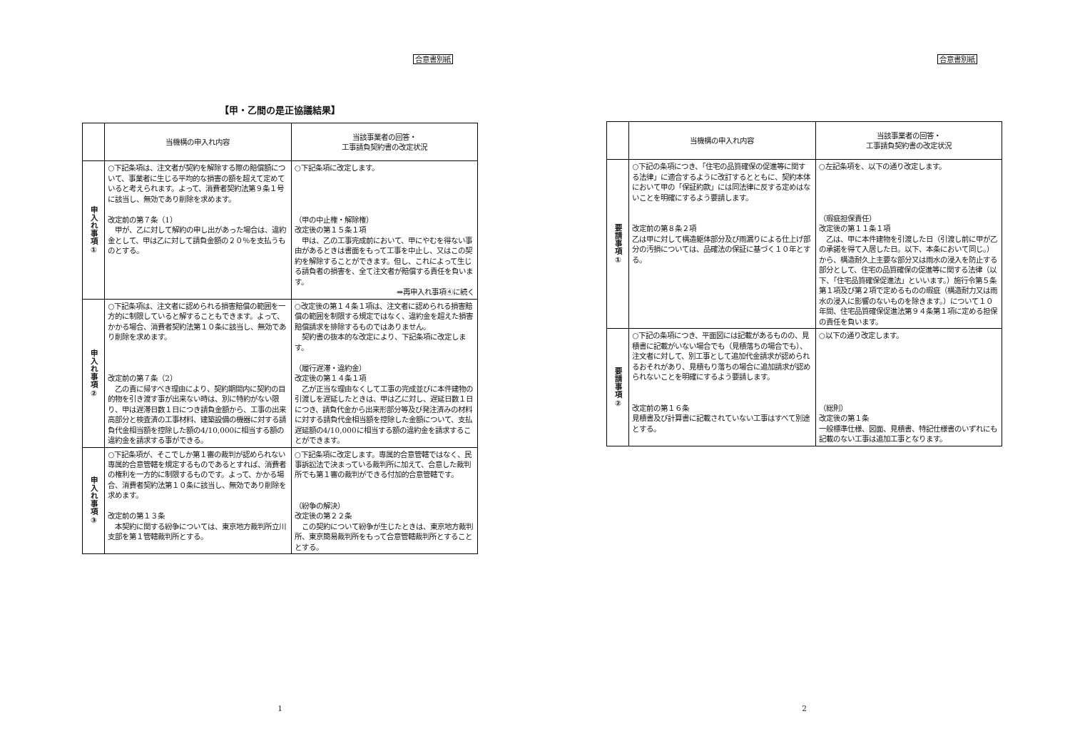合意書別紙
【甲・乙間の是正協議結果】
| | 当機構の申入れ内容 | 当該事業者の回答・ 工事請負契約書の改定状況 |
| --- | --- | --- |
| 申入れ事項① | ○下記条項は、注文者が契約を解除する際の賠償額について、事業者に生じる平均的な損害の額を超えて定めていると考えられます。よって、消費者契約法第９条１号に該当し、無効であり削除を求めます。 改定前の第７条（1） 甲が、乙に対して解約の申し出があった場合は、違約金として、甲は乙に対して請負金額の２０％を支払うものとする。 | ○下記条項に改定します。 （甲の中止権・解除権） 改定後の第１５条１項 甲は、乙の工事完成前において、甲にやむを得ない事由があるときは書面をもって工事を中止し、又はこの契約を解除することができます。但し、これによって生じる請負者の損害を、全て注文者が賠償する責任を負います。 ⇒再申入れ事項④に続く |
| 申入れ事項② | ○下記条項は、注文者に認められる損害賠償の範囲を一方的に制限していると解することもできます。よって、かかる場合、消費者契約法第１０条に該当し、無効であり削除を求めます。 改定前の第７条（2） 乙の責に帰すべき理由により、契約期間内に契約の目的物を引き渡す事が出来ない時は、別に特約がない限り、甲は遅滞日数１日につき請負金額から、工事の出来高部分と検査済の工事材料、建築設備の機器に対する請負代金相当額を控除した額の4/10,000に相当する額の違約金を請求する事ができる。 | ○改定後の第１４条１項は、注文者に認められる損害賠償の範囲を制限する規定ではなく、違約金を超えた損害賠償請求を排除するものではありません。 契約書の抜本的な改定により、下記条項に改定します。 （履行遅滞・違約金） 改定後の第１４条１項 乙が正当な理由なくして工事の完成並びに本件建物の引渡しを遅延したときは、甲は乙に対し、遅延日数１日につき、請負代金から出来形部分等及び発注済みの材料に対する請負代金相当額を控除した金額について、支払遅延額の4/10,000に相当する額の違約金を請求することができます。 |
| 申入れ事項③ | ○下記条項が、そこでしか第１審の裁判が認められない専属的合意管轄を規定するものであるとすれば、消費者の権利を一方的に制限するものです。よって、かかる場合、消費者契約法第１０条に該当し、無効であり削除を求めます。 改定前の第１３条 本契約に関する紛争については、東京地方裁判所立川支部を第１管轄裁判所とする。 | ○下記条項に改定します。専属的合意管轄ではなく、民事訴訟法で決まっている裁判所に加えて、合意した裁判所でも第１審の裁判ができる付加的合意管轄です。 （紛争の解決） 改定後の第２２条 この契約について紛争が生じたときは、東京地方裁判所、東京簡易裁判所をもって合意管轄裁判所とすることとする。 |
1
合意書別紙
| | 当機構の申入れ内容 | 当該事業者の回答・ 工事請負契約書の改定状況 |
| --- | --- | --- |
| 要請事項① | ○下記の条項につき、「住宅の品質確保の促進等に関する法律」に適合するように改訂するとともに、契約本体において甲の「保証約款」には同法律に反する定めはないことを明確にするよう要請します。 改定前の第８条２項 乙は甲に対して構造躯体部分及び雨漏りによる仕上げ部分の汚損については、品確法の保証に基づく１０年とする。 | ○左記条項を、以下の通り改定します。 （瑕疵担保責任） 改定後の第１１条１項 乙は、甲に本件建物を引渡した日（引渡し前に甲が乙の承諾を得て入居した日。以下、本条において同じ。）から、構造耐久上主要な部分又は雨水の浸入を防止する部分として、住宅の品質確保の促進等に関する法律（以下、「住宅品質確保促進法」といいます。）施行令第５条第１項及び第２項で定めるものの瑕疵（構造耐力又は雨水の浸入に影響のないものを除きます。）について１０年間、住宅品質確保促進法第９４条第１項に定める担保の責任を負います。 |
| 要請事項② | ○下記の条項につき、平面図には記載があるものの、見積書に記載がいない場合でも（見積落ちの場合でも）、注文者に対して、別工事として追加代金請求が認められるおそれがあり、見積もり落ちの場合に追加請求が認められないことを明確にするよう要請します。 改定前の第１６条 見積書及び計算書に記載されていない工事はすべて別途とする。 | ○以下の通り改定します。 （総則） 改定後の第１条 一般標準仕様、図面、見積書、特記仕様書のいずれにも記載のない工事は追加工事となります。 |
2